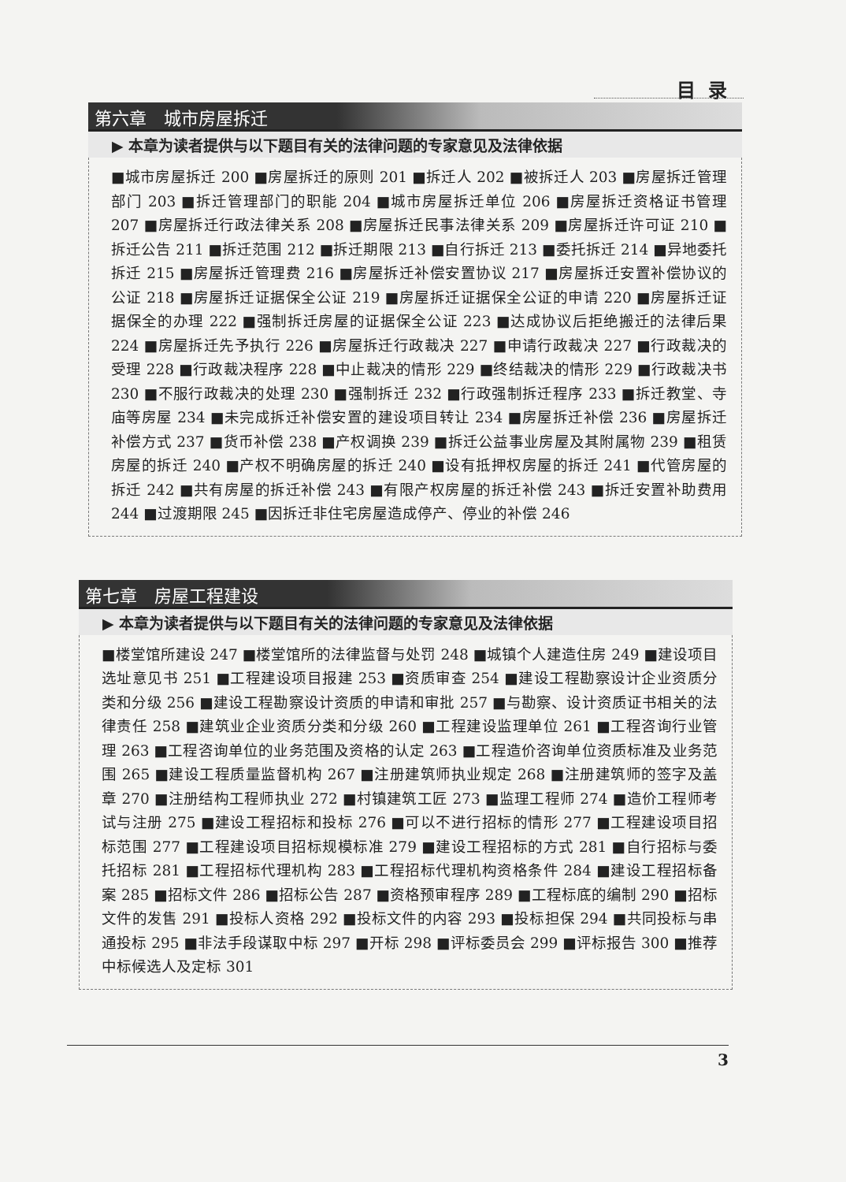目录
第六章　城市房屋拆迁
▶ 本章为读者提供与以下题目有关的法律问题的专家意见及法律依据
■城市房屋拆迁 200 ■房屋拆迁的原则 201 ■拆迁人 202 ■被拆迁人 203 ■房屋拆迁管理部门 203 ■拆迁管理部门的职能 204 ■城市房屋拆迁单位 206 ■房屋拆迁资格证书管理 207 ■房屋拆迁行政法律关系 208 ■房屋拆迁民事法律关系 209 ■房屋拆迁许可证 210 ■拆迁公告 211 ■拆迁范围 212 ■拆迁期限 213 ■自行拆迁 213 ■委托拆迁 214 ■异地委托拆迁 215 ■房屋拆迁管理费 216 ■房屋拆迁补偿安置协议 217 ■房屋拆迁安置补偿协议的公证 218 ■房屋拆迁证据保全公证 219 ■房屋拆迁证据保全公证的申请 220 ■房屋拆迁证据保全的办理 222 ■强制拆迁房屋的证据保全公证 223 ■达成协议后拒绝搬迁的法律后果 224 ■房屋拆迁先予执行 226 ■房屋拆迁行政裁决 227 ■申请行政裁决 227 ■行政裁决的受理 228 ■行政裁决程序 228 ■中止裁决的情形 229 ■终结裁决的情形 229 ■行政裁决书 230 ■不服行政裁决的处理 230 ■强制拆迁 232 ■行政强制拆迁程序 233 ■拆迁教堂、寺庙等房屋 234 ■未完成拆迁补偿安置的建设项目转让 234 ■房屋拆迁补偿 236 ■房屋拆迁补偿方式 237 ■货币补偿 238 ■产权调换 239 ■拆迁公益事业房屋及其附属物 239 ■租赁房屋的拆迁 240 ■产权不明确房屋的拆迁 240 ■设有抵押权房屋的拆迁 241 ■代管房屋的拆迁 242 ■共有房屋的拆迁补偿 243 ■有限产权房屋的拆迁补偿 243 ■拆迁安置补助费用 244 ■过渡期限 245 ■因拆迁非住宅房屋造成停产、停业的补偿 246
第七章　房屋工程建设
▶ 本章为读者提供与以下题目有关的法律问题的专家意见及法律依据
■楼堂馆所建设 247 ■楼堂馆所的法律监督与处罚 248 ■城镇个人建造住房 249 ■建设项目选址意见书 251 ■工程建设项目报建 253 ■资质审查 254 ■建设工程勘察设计企业资质分类和分级 256 ■建设工程勘察设计资质的申请和审批 257 ■与勘察、设计资质证书相关的法律责任 258 ■建筑业企业资质分类和分级 260 ■工程建设监理单位 261 ■工程咨询行业管理 263 ■工程咨询单位的业务范围及资格的认定 263 ■工程造价咨询单位资质标准及业务范围 265 ■建设工程质量监督机构 267 ■注册建筑师执业规定 268 ■注册建筑师的签字及盖章 270 ■注册结构工程师执业 272 ■村镇建筑工匠 273 ■监理工程师 274 ■造价工程师考试与注册 275 ■建设工程招标和投标 276 ■可以不进行招标的情形 277 ■工程建设项目招标范围 277 ■工程建设项目招标规模标准 279 ■建设工程招标的方式 281 ■自行招标与委托招标 281 ■工程招标代理机构 283 ■工程招标代理机构资格条件 284 ■建设工程招标备案 285 ■招标文件 286 ■招标公告 287 ■资格预审程序 289 ■工程标底的编制 290 ■招标文件的发售 291 ■投标人资格 292 ■投标文件的内容 293 ■投标担保 294 ■共同投标与串通投标 295 ■非法手段谋取中标 297 ■开标 298 ■评标委员会 299 ■评标报告 300 ■推荐中标候选人及定标 301
3